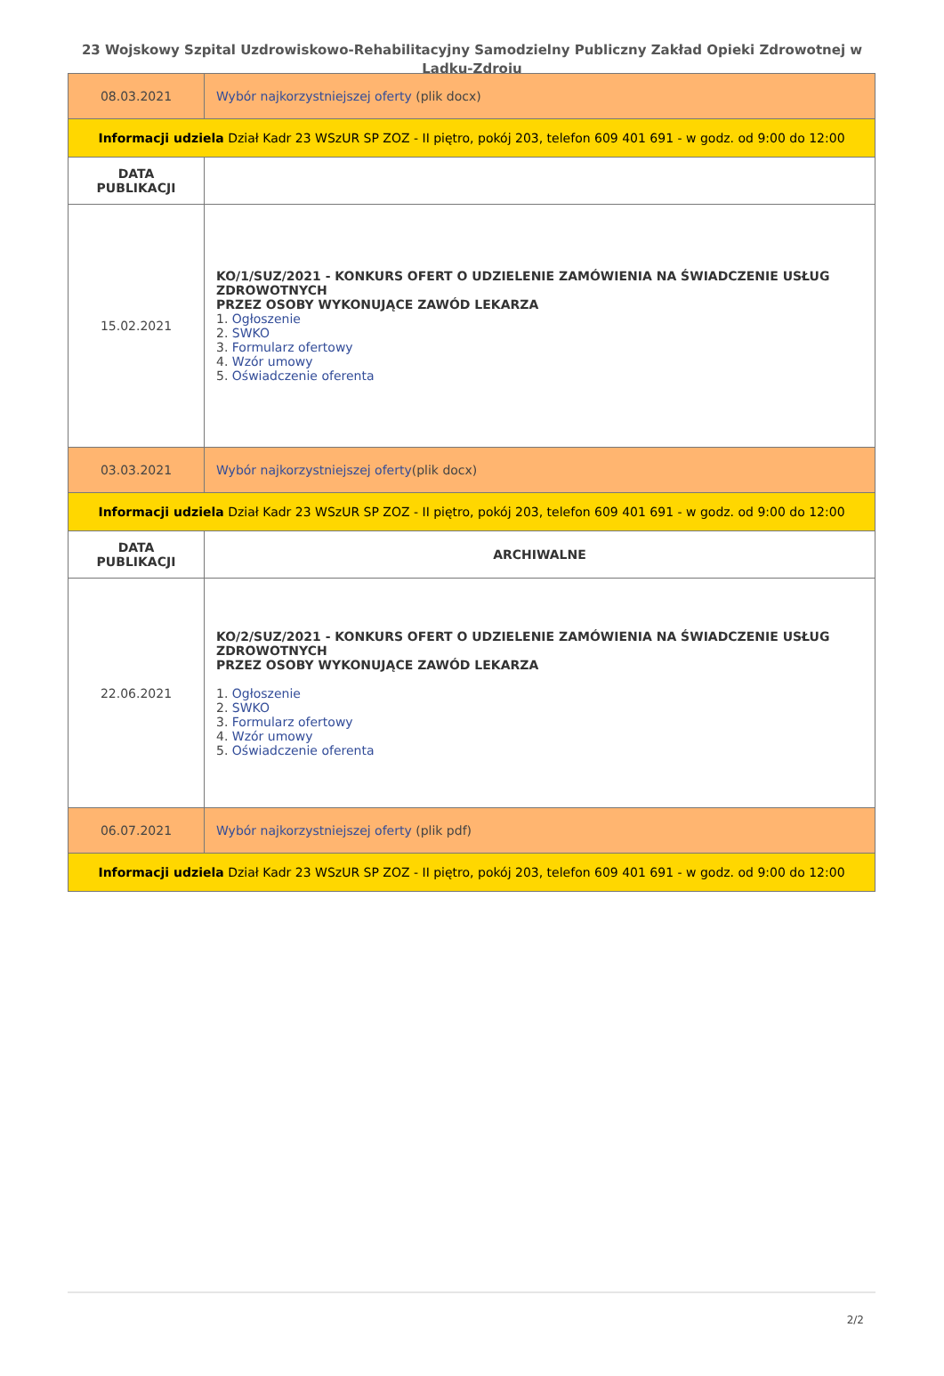23 Wojskowy Szpital Uzdrowiskowo-Rehabilitacyjny Samodzielny Publiczny Zakład Opieki Zdrowotnej w Lądku-Zdroju
| 08.03.2021 | Wybór najkorzystniejszej oferty (plik docx) |
| Informacji udziela Dział Kadr 23 WSzUR SP ZOZ - II piętro, pokój 203, telefon 609 401 691 - w godz. od 9:00 do 12:00 | |
| DATA PUBLIKACJI | |
| 15.02.2021 | KO/1/SUZ/2021 - KONKURS OFERT O UDZIELENIE ZAMÓWIENIA NA ŚWIADCZENIE USŁUG ZDROWOTNYCH PRZEZ OSOBY WYKONUJĄCE ZAWÓD LEKARZA 1. Ogłoszenie 2. SWKO 3. Formularz ofertowy 4. Wzór umowy 5. Oświadczenie oferenta |
| 03.03.2021 | Wybór najkorzystniejszej oferty (plik docx) |
| Informacji udziela Dział Kadr 23 WSzUR SP ZOZ - II piętro, pokój 203, telefon 609 401 691 - w godz. od 9:00 do 12:00 | |
| DATA PUBLIKACJI | ARCHIWALNE |
| 22.06.2021 | KO/2/SUZ/2021 - KONKURS OFERT O UDZIELENIE ZAMÓWIENIA NA ŚWIADCZENIE USŁUG ZDROWOTNYCH PRZEZ OSOBY WYKONUJĄCE ZAWÓD LEKARZA 1. Ogłoszenie 2. SWKO 3. Formularz ofertowy 4. Wzór umowy 5. Oświadczenie oferenta |
| 06.07.2021 | Wybór najkorzystniejszej oferty (plik pdf) |
| Informacji udziela Dział Kadr 23 WSzUR SP ZOZ - II piętro, pokój 203, telefon 609 401 691 - w godz. od 9:00 do 12:00 | |
2/2